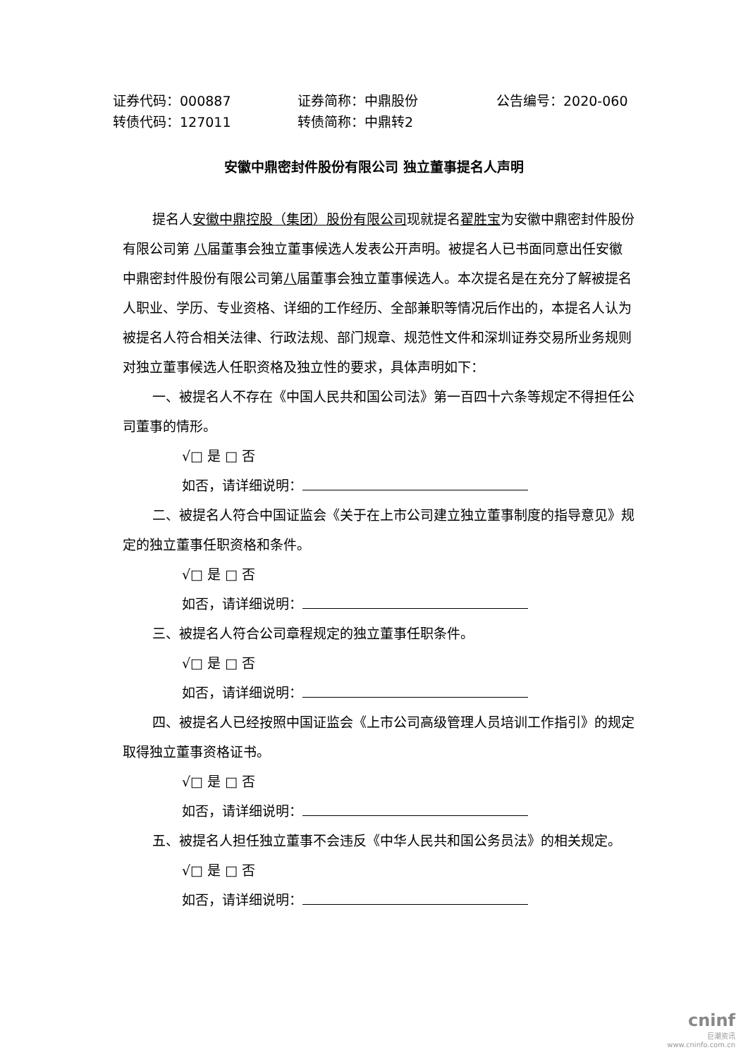证券代码：000887 证券简称：中鼎股份 公告编号：2020-060
转债代码：127011 转债简称：中鼎转2
安徽中鼎密封件股份有限公司 独立董事提名人声明
提名人安徽中鼎控股（集团）股份有限公司现就提名翟胜宝为安徽中鼎密封件股份有限公司第 八届董事会独立董事候选人发表公开声明。被提名人已书面同意出任安徽中鼎密封件股份有限公司第八届董事会独立董事候选人。本次提名是在充分了解被提名人职业、学历、专业资格、详细的工作经历、全部兼职等情况后作出的，本提名人认为被提名人符合相关法律、行政法规、部门规章、规范性文件和深圳证券交易所业务规则对独立董事候选人任职资格及独立性的要求，具体声明如下：
一、被提名人不存在《中国人民共和国公司法》第一百四十六条等规定不得担任公司董事的情形。
√□ 是 □ 否
如否，请详细说明：
二、被提名人符合中国证监会《关于在上市公司建立独立董事制度的指导意见》规定的独立董事任职资格和条件。
√□ 是 □ 否
如否，请详细说明：
三、被提名人符合公司章程规定的独立董事任职条件。
√□ 是 □ 否
如否，请详细说明：
四、被提名人已经按照中国证监会《上市公司高级管理人员培训工作指引》的规定取得独立董事资格证书。
√□ 是 □ 否
如否，请详细说明：
五、被提名人担任独立董事不会违反《中华人民共和国公务员法》的相关规定。
√□ 是 □ 否
如否，请详细说明：
cninf
巨潮资讯
www.cninfo.com.cn